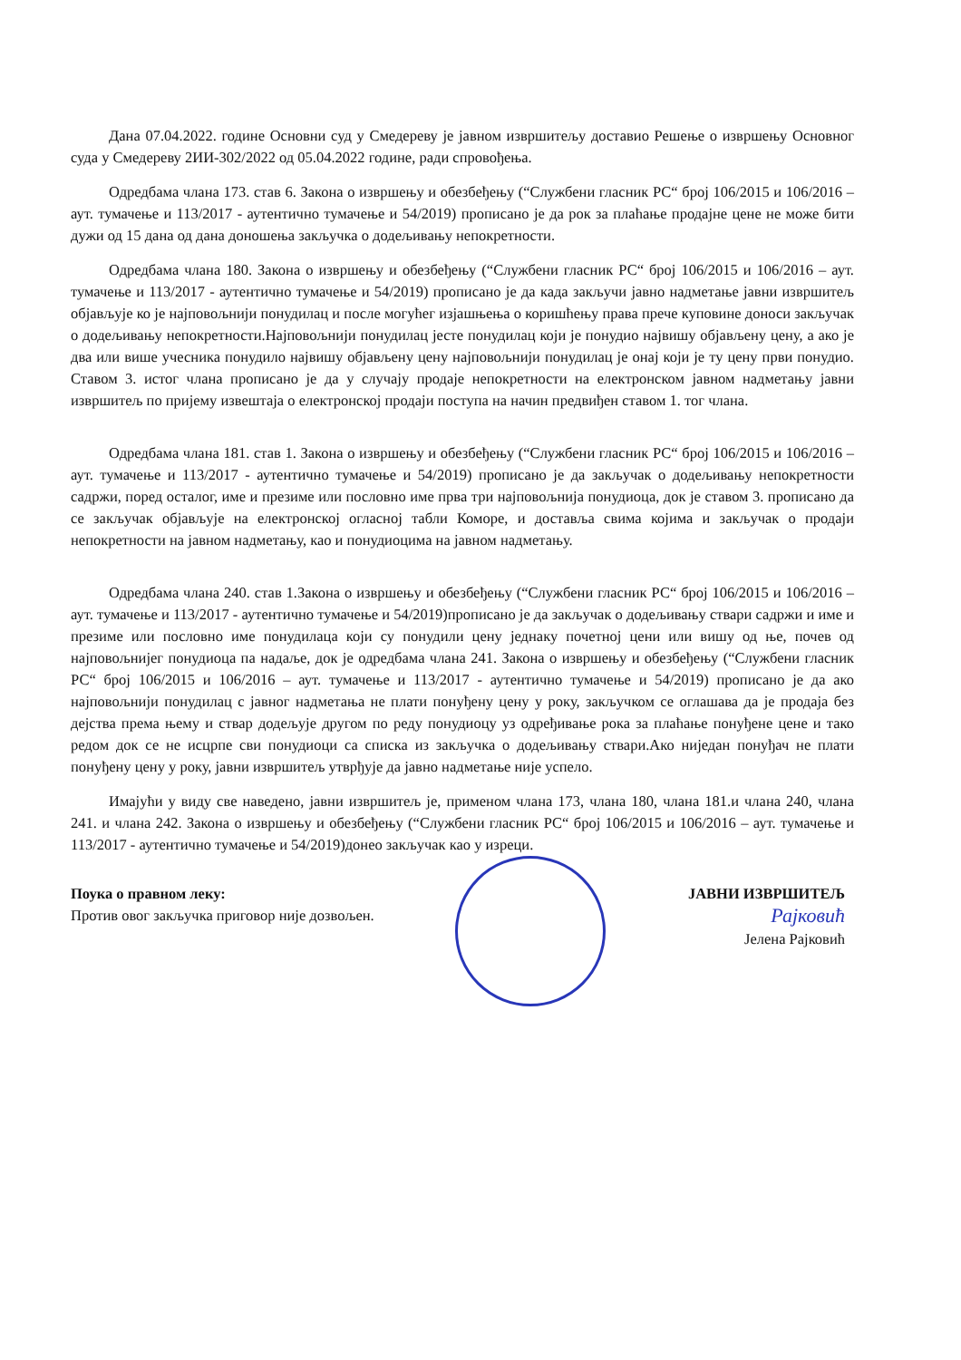Дана 07.04.2022. године Основни суд у Смедереву је јавном извршитељу доставио Решење о извршењу Основног суда у Смедереву 2ИИ-302/2022 од 05.04.2022 године, ради спровођења.
Одредбама члана 173. став 6. Закона о извршењу и обезбеђењу (“Службени гласник РС“ број 106/2015 и 106/2016 – аут. тумачење и 113/2017 - аутентично тумачење и 54/2019) прописано је да рок за плаћање продајне цене не може бити дужи од 15 дана од дана доношења закључка о додељивању непокретности.
Одредбама члана 180. Закона о извршењу и обезбеђењу (“Службени гласник РС“ број 106/2015 и 106/2016 – аут. тумачење и 113/2017 - аутентично тумачење и 54/2019) прописано је да када закључи јавно надметање јавни извршитељ објављује ко је најповољнији понудилац и после могућег изјашњења о коришћењу права прече куповине доноси закључак о додељивању непокретности.Најповољнији понудилац јесте понудилац који је понудио највишу објављену цену, а ако је два или више учесника понудило највишу објављену цену најповољнији понудилац је онај који је ту цену први понудио. Ставом 3. истог члана прописано је да у случају продаје непокретности на електронском јавном надметању јавни извршитељ по пријему извештаја о електронској продаји поступа на начин предвиђен ставом 1. тог члана.
Одредбама члана 181. став 1. Закона о извршењу и обезбеђењу (“Службени гласник РС“ број 106/2015 и 106/2016 – аут. тумачење и 113/2017 - аутентично тумачење и 54/2019) прописано је да закључак о додељивању непокретности садржи, поред осталог, име и презиме или пословно име прва три најповољнија понудиоца, док је ставом 3. прописано да се закључак објављује на електронској огласној табли Коморе, и доставља свима којима и закључак о продаји непокретности на јавном надметању, као и понудиоцима на јавном надметању.
Одредбама члана 240. став 1.Закона о извршењу и обезбеђењу (“Службени гласник РС“ број 106/2015 и 106/2016 – аут. тумачење и 113/2017 - аутентично тумачење и 54/2019)прописано је да закључак о додељивању ствари садржи и име и презиме или пословно име понудилаца који су понудили цену једнаку почетној цени или вишу од ње, почев од најповољнијег понудиоца па надаље, док је одредбама члана 241. Закона о извршењу и обезбеђењу (“Службени гласник РС“ број 106/2015 и 106/2016 – аут. тумачење и 113/2017 - аутентично тумачење и 54/2019) прописано је да ако најповољнији понудилац с јавног надметања не плати понуђену цену у року, закључком се оглашава да је продаја без дејства према њему и ствар додељује другом по реду понудиоцу уз одређивање рока за плаћање понуђене цене и тако редом док се не исцрпе сви понудиоци са списка из закључка о додељивању ствари.Ако ниједан понуђач не плати понуђену цену у року, јавни извршитељ утврђује да јавно надметање није успело.
Имајући у виду све наведено, јавни извршитељ је, применом члана 173, члана 180, члана 181.и члана 240, члана 241. и члана 242. Закона о извршењу и обезбеђењу (“Службени гласник РС“ број 106/2015 и 106/2016 – аут. тумачење и 113/2017 - аутентично тумачење и 54/2019)донео закључак као у изреци.
Поука о правном леку:
Против овог закључка приговор није дозвољен.
ЈАВНИ ИЗВРШИТЕЉ
Рајковић
Јелена Рајковић